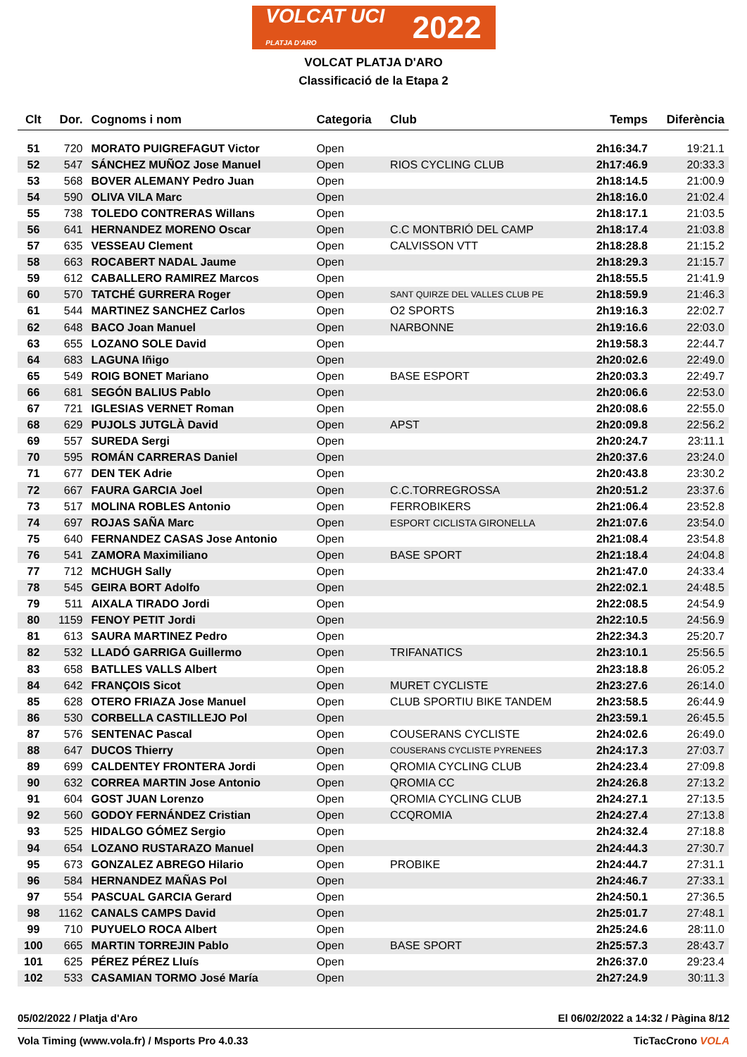VOLCAT UCI
PLATJA D'ARO 2022
VOLCAT PLATJA D'ARO
Classificació de la Etapa 2
| Clt | Dor. | Cognoms i nom | Categoria | Club | Temps | Diferència |
| --- | --- | --- | --- | --- | --- | --- |
| 51 | 720 | MORATO PUIGREFAGUT Victor | Open | | 2h16:34.7 | 19:21.1 |
| 52 | 547 | SÁNCHEZ MUÑOZ Jose Manuel | Open | RIOS CYCLING CLUB | 2h17:46.9 | 20:33.3 |
| 53 | 568 | BOVER ALEMANY Pedro Juan | Open | | 2h18:14.5 | 21:00.9 |
| 54 | 590 | OLIVA VILA Marc | Open | | 2h18:16.0 | 21:02.4 |
| 55 | 738 | TOLEDO CONTRERAS Willans | Open | | 2h18:17.1 | 21:03.5 |
| 56 | 641 | HERNANDEZ MORENO Oscar | Open | C.C MONTBRIÓ DEL CAMP | 2h18:17.4 | 21:03.8 |
| 57 | 635 | VESSEAU Clement | Open | CALVISSON VTT | 2h18:28.8 | 21:15.2 |
| 58 | 663 | ROCABERT NADAL Jaume | Open | | 2h18:29.3 | 21:15.7 |
| 59 | 612 | CABALLERO RAMIREZ Marcos | Open | | 2h18:55.5 | 21:41.9 |
| 60 | 570 | TATCHÉ GURRERA Roger | Open | SANT QUIRZE DEL VALLES CLUB PE | 2h18:59.9 | 21:46.3 |
| 61 | 544 | MARTINEZ SANCHEZ Carlos | Open | O2 SPORTS | 2h19:16.3 | 22:02.7 |
| 62 | 648 | BACO Joan Manuel | Open | NARBONNE | 2h19:16.6 | 22:03.0 |
| 63 | 655 | LOZANO SOLE David | Open | | 2h19:58.3 | 22:44.7 |
| 64 | 683 | LAGUNA Iñigo | Open | | 2h20:02.6 | 22:49.0 |
| 65 | 549 | ROIG BONET Mariano | Open | BASE ESPORT | 2h20:03.3 | 22:49.7 |
| 66 | 681 | SEGÓN BALIUS Pablo | Open | | 2h20:06.6 | 22:53.0 |
| 67 | 721 | IGLESIAS VERNET Roman | Open | | 2h20:08.6 | 22:55.0 |
| 68 | 629 | PUJOLS JUTGLÀ David | Open | APST | 2h20:09.8 | 22:56.2 |
| 69 | 557 | SUREDA Sergi | Open | | 2h20:24.7 | 23:11.1 |
| 70 | 595 | ROMÁN CARRERAS Daniel | Open | | 2h20:37.6 | 23:24.0 |
| 71 | 677 | DEN TEK Adrie | Open | | 2h20:43.8 | 23:30.2 |
| 72 | 667 | FAURA GARCIA Joel | Open | C.C.TORREGROSSA | 2h20:51.2 | 23:37.6 |
| 73 | 517 | MOLINA ROBLES Antonio | Open | FERROBIKERS | 2h21:06.4 | 23:52.8 |
| 74 | 697 | ROJAS SAÑA Marc | Open | ESPORT CICLISTA GIRONELLA | 2h21:07.6 | 23:54.0 |
| 75 | 640 | FERNANDEZ CASAS Jose Antonio | Open | | 2h21:08.4 | 23:54.8 |
| 76 | 541 | ZAMORA Maximiliano | Open | BASE SPORT | 2h21:18.4 | 24:04.8 |
| 77 | 712 | MCHUGH Sally | Open | | 2h21:47.0 | 24:33.4 |
| 78 | 545 | GEIRA BORT Adolfo | Open | | 2h22:02.1 | 24:48.5 |
| 79 | 511 | AIXALA TIRADO Jordi | Open | | 2h22:08.5 | 24:54.9 |
| 80 | 1159 | FENOY PETIT Jordi | Open | | 2h22:10.5 | 24:56.9 |
| 81 | 613 | SAURA MARTINEZ Pedro | Open | | 2h22:34.3 | 25:20.7 |
| 82 | 532 | LLADÓ GARRIGA Guillermo | Open | TRIFANATICS | 2h23:10.1 | 25:56.5 |
| 83 | 658 | BATLLES VALLS Albert | Open | | 2h23:18.8 | 26:05.2 |
| 84 | 642 | FRANÇOIS Sicot | Open | MURET CYCLISTE | 2h23:27.6 | 26:14.0 |
| 85 | 628 | OTERO FRIAZA Jose Manuel | Open | CLUB SPORTIU BIKE TANDEM | 2h23:58.5 | 26:44.9 |
| 86 | 530 | CORBELLA CASTILLEJO Pol | Open | | 2h23:59.1 | 26:45.5 |
| 87 | 576 | SENTENAC Pascal | Open | COUSERANS CYCLISTE | 2h24:02.6 | 26:49.0 |
| 88 | 647 | DUCOS Thierry | Open | COUSERANS CYCLISTE PYRENEES | 2h24:17.3 | 27:03.7 |
| 89 | 699 | CALDENTEY FRONTERA Jordi | Open | QROMIA CYCLING CLUB | 2h24:23.4 | 27:09.8 |
| 90 | 632 | CORREA MARTIN Jose Antonio | Open | QROMIA CC | 2h24:26.8 | 27:13.2 |
| 91 | 604 | GOST JUAN Lorenzo | Open | QROMIA CYCLING CLUB | 2h24:27.1 | 27:13.5 |
| 92 | 560 | GODOY FERNÁNDEZ Cristian | Open | CCQROMIA | 2h24:27.4 | 27:13.8 |
| 93 | 525 | HIDALGO GÓMEZ Sergio | Open | | 2h24:32.4 | 27:18.8 |
| 94 | 654 | LOZANO RUSTARAZO Manuel | Open | | 2h24:44.3 | 27:30.7 |
| 95 | 673 | GONZALEZ ABREGO Hilario | Open | PROBIKE | 2h24:44.7 | 27:31.1 |
| 96 | 584 | HERNANDEZ MAÑAS Pol | Open | | 2h24:46.7 | 27:33.1 |
| 97 | 554 | PASCUAL GARCIA Gerard | Open | | 2h24:50.1 | 27:36.5 |
| 98 | 1162 | CANALS CAMPS David | Open | | 2h25:01.7 | 27:48.1 |
| 99 | 710 | PUYUELO ROCA Albert | Open | | 2h25:24.6 | 28:11.0 |
| 100 | 665 | MARTIN TORREJIN Pablo | Open | BASE SPORT | 2h25:57.3 | 28:43.7 |
| 101 | 625 | PÉREZ PÉREZ Lluís | Open | | 2h26:37.0 | 29:23.4 |
| 102 | 533 | CASAMIAN TORMO José María | Open | | 2h27:24.9 | 30:11.3 |
05/02/2022 / Platja d'Aro El 06/02/2022 a 14:32 / Pàgina 8/12
Vola Timing (www.vola.fr) / Msports Pro 4.0.33 TicTacCrono VOLA